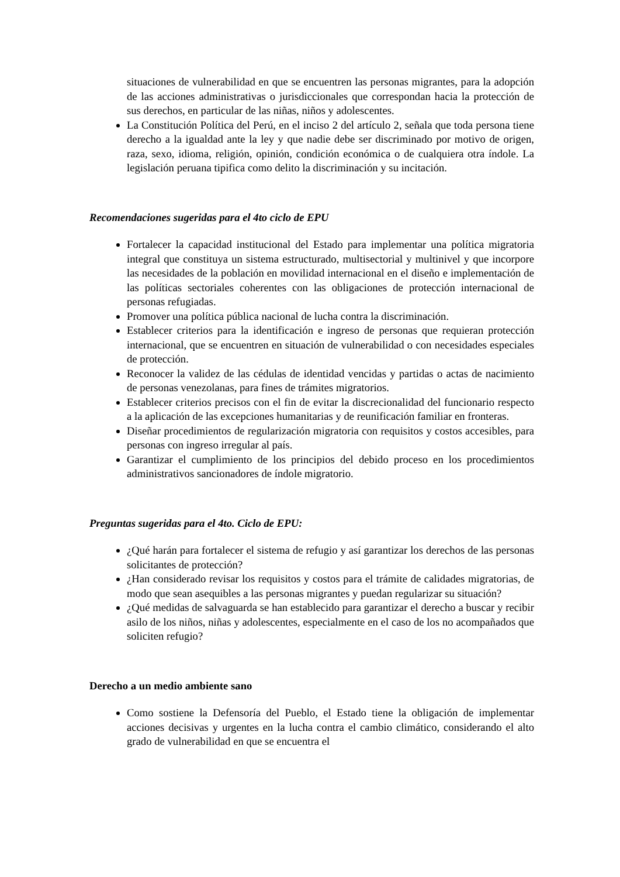situaciones de vulnerabilidad en que se encuentren las personas migrantes, para la adopción de las acciones administrativas o jurisdiccionales que correspondan hacia la protección de sus derechos, en particular de las niñas, niños y adolescentes.
La Constitución Política del Perú, en el inciso 2 del artículo 2, señala que toda persona tiene derecho a la igualdad ante la ley y que nadie debe ser discriminado por motivo de origen, raza, sexo, idioma, religión, opinión, condición económica o de cualquiera otra índole. La legislación peruana tipifica como delito la discriminación y su incitación.
Recomendaciones sugeridas para el 4to ciclo de EPU
Fortalecer la capacidad institucional del Estado para implementar una política migratoria integral que constituya un sistema estructurado, multisectorial y multinivel y que incorpore las necesidades de la población en movilidad internacional en el diseño e implementación de las políticas sectoriales coherentes con las obligaciones de protección internacional de personas refugiadas.
Promover una política pública nacional de lucha contra la discriminación.
Establecer criterios para la identificación e ingreso de personas que requieran protección internacional, que se encuentren en situación de vulnerabilidad o con necesidades especiales de protección.
Reconocer la validez de las cédulas de identidad vencidas y partidas o actas de nacimiento de personas venezolanas, para fines de trámites migratorios.
Establecer criterios precisos con el fin de evitar la discrecionalidad del funcionario respecto a la aplicación de las excepciones humanitarias y de reunificación familiar en fronteras.
Diseñar procedimientos de regularización migratoria con requisitos y costos accesibles, para personas con ingreso irregular al país.
Garantizar el cumplimiento de los principios del debido proceso en los procedimientos administrativos sancionadores de índole migratorio.
Preguntas sugeridas para el 4to. Ciclo de EPU:
¿Qué harán para fortalecer el sistema de refugio y así garantizar los derechos de las personas solicitantes de protección?
¿Han considerado revisar los requisitos y costos para el trámite de calidades migratorias, de modo que sean asequibles a las personas migrantes y puedan regularizar su situación?
¿Qué medidas de salvaguarda se han establecido para garantizar el derecho a buscar y recibir asilo de los niños, niñas y adolescentes, especialmente en el caso de los no acompañados que soliciten refugio?
Derecho a un medio ambiente sano
Como sostiene la Defensoría del Pueblo, el Estado tiene la obligación de implementar acciones decisivas y urgentes en la lucha contra el cambio climático, considerando el alto grado de vulnerabilidad en que se encuentra el